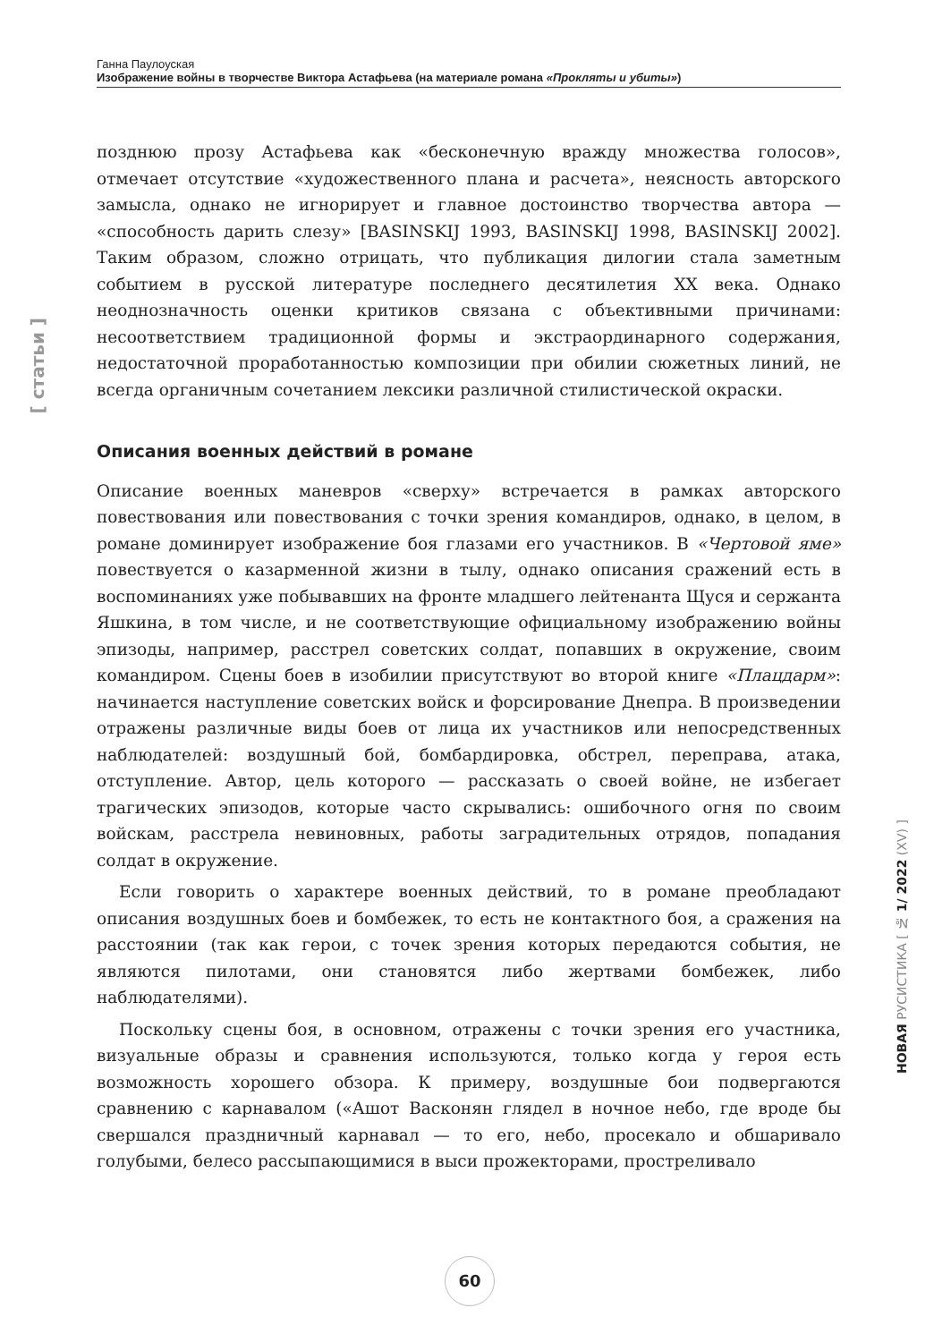Ганна Паулоуская
Изображение войны в творчестве Виктора Астафьева (на материале романа «Прокляты и убиты»)
[ статьи ]
позднюю прозу Астафьева как «бесконечную вражду множества голосов», отмечает отсутствие «художественного плана и расчета», неясность авторского замысла, однако не игнорирует и главное достоинство творчества автора — «способность дарить слезу» [BASINSKIJ 1993, BASINSKIJ 1998, BASINSKIJ 2002]. Таким образом, сложно отрицать, что публикация дилогии стала заметным событием в русской литературе последнего десятилетия XX века. Однако неоднозначность оценки критиков связана с объективными причинами: несоответствием традиционной формы и экстраординарного содержания, недостаточной проработанностью композиции при обилии сюжетных линий, не всегда органичным сочетанием лексики различной стилистической окраски.
Описания военных действий в романе
Описание военных маневров «сверху» встречается в рамках авторского повествования или повествования с точки зрения командиров, однако, в целом, в романе доминирует изображение боя глазами его участников. В «Чертовой яме» повествуется о казарменной жизни в тылу, однако описания сражений есть в воспоминаниях уже побывавших на фронте младшего лейтенанта Щуся и сержанта Яшкина, в том числе, и не соответствующие официальному изображению войны эпизоды, например, расстрел советских солдат, попавших в окружение, своим командиром. Сцены боев в изобилии присутствуют во второй книге «Плацдарм»: начинается наступление советских войск и форсирование Днепра. В произведении отражены различные виды боев от лица их участников или непосредственных наблюдателей: воздушный бой, бомбардировка, обстрел, переправа, атака, отступление. Автор, цель которого — рассказать о своей войне, не избегает трагических эпизодов, которые часто скрывались: ошибочного огня по своим войскам, расстрела невиновных, работы заградительных отрядов, попадания солдат в окружение.
Если говорить о характере военных действий, то в романе преобладают описания воздушных боев и бомбежек, то есть не контактного боя, а сражения на расстоянии (так как герои, с точек зрения которых передаются события, не являются пилотами, они становятся либо жертвами бомбежек, либо наблюдателями).
Поскольку сцены боя, в основном, отражены с точки зрения его участника, визуальные образы и сравнения используются, только когда у героя есть возможность хорошего обзора. К примеру, воздушные бои подвергаются сравнению с карнавалом («Ашот Васконян глядел в ночное небо, где вроде бы свершался праздничный карнавал — то его, небо, просекало и обшаривало голубыми, белесо рассыпающимися в выси прожекторами, простреливало
НОВАЯ РУСИСТИКА [ № 1/ 2022 (XV) ]
60